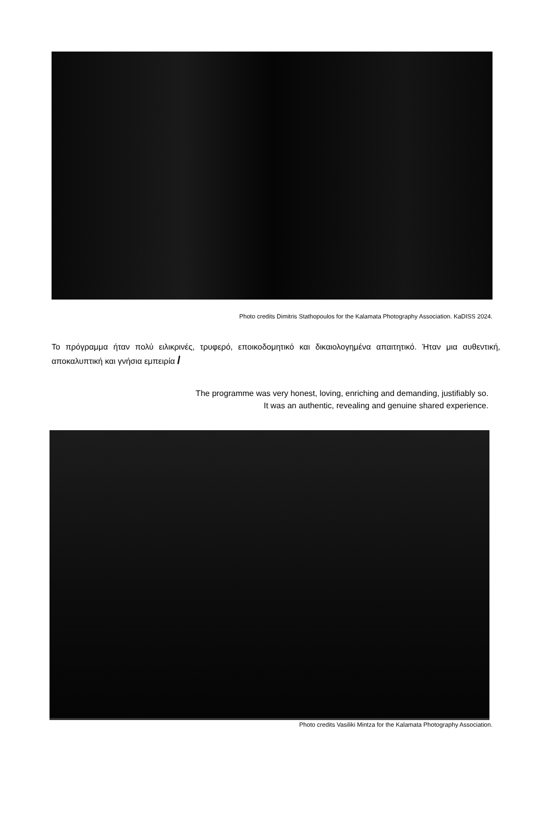Photo credits Dimitris Stathopoulos for the Kalamata Photography Association. KaDISS 2024.
Το πρόγραμμα ήταν πολύ ειλικρινές, τρυφερό, εποικοδομητικό και δικαιολογημένα απαιτητικό. Ήταν μια αυθεντική, αποκαλυπτική και γνήσια εμπειρία /
The programme was very honest, loving, enriching and demanding, justifiably so.
It was an authentic, revealing and genuine shared experience.
Photo credits Vasiliki Mintza for the Kalamata Photography Association.